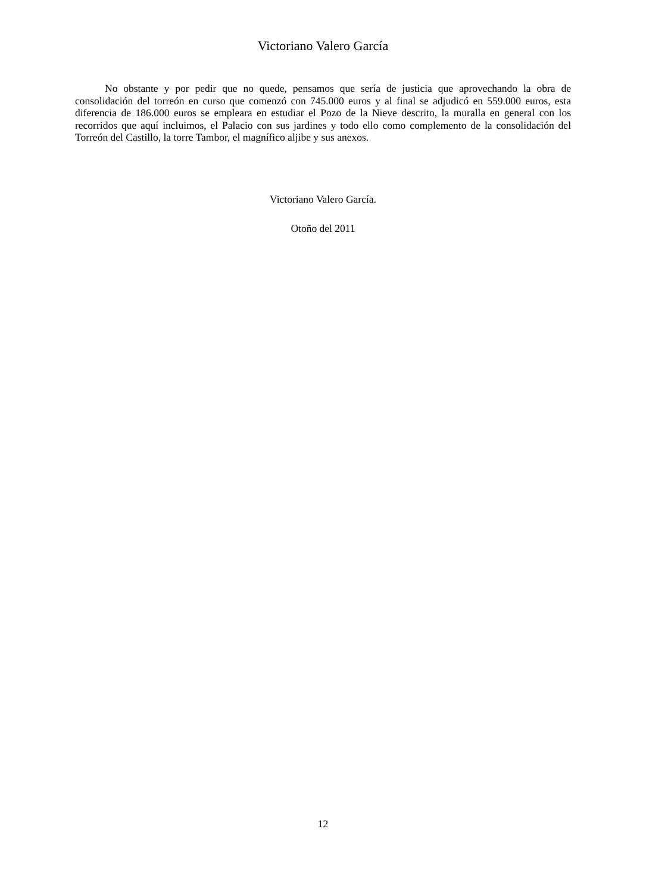Victoriano Valero García
No obstante y por pedir que no quede, pensamos que sería de justicia que aprovechando la obra de consolidación del torreón en curso que comenzó con 745.000 euros y al final se adjudicó en 559.000 euros, esta diferencia de 186.000 euros se empleara en estudiar el Pozo de la Nieve descrito, la muralla en general con los recorridos que aquí incluimos, el Palacio con sus jardines y todo ello como complemento de la consolidación del Torreón del Castillo, la torre Tambor, el magnífico aljibe y sus anexos.
Victoriano Valero García.
Otoño del 2011
12